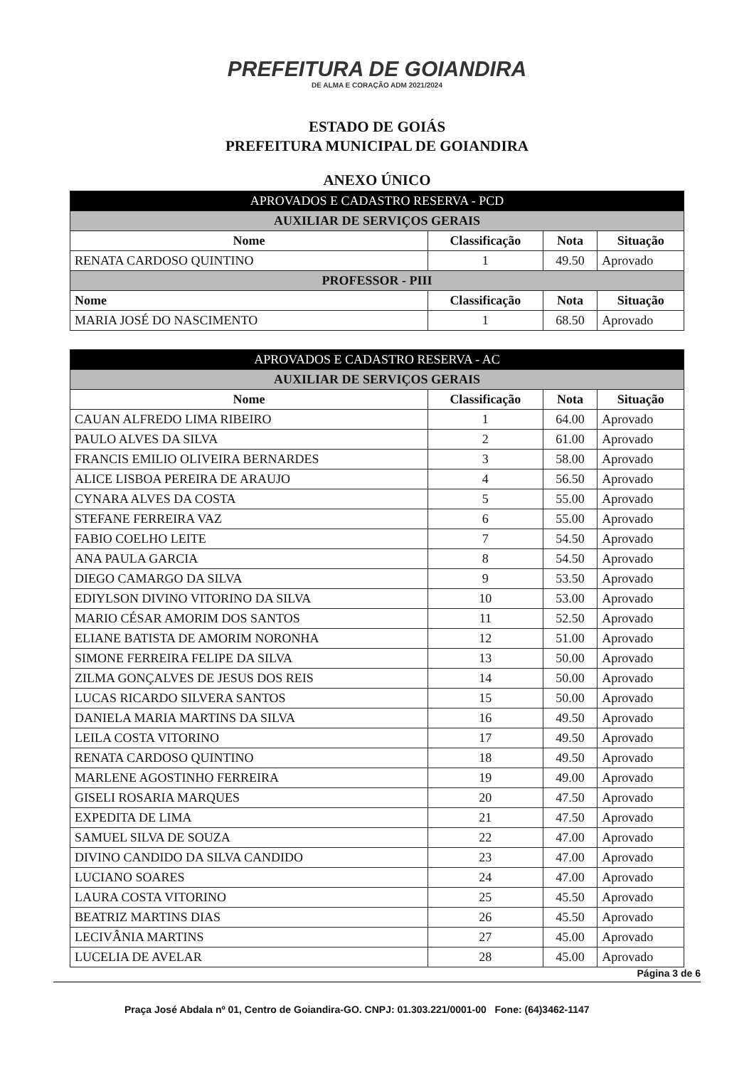PREFEITURA DE GOIANDIRA DE ALMA E CORAÇÃO ADM 2021/2024
ESTADO DE GOIÁS
PREFEITURA MUNICIPAL DE GOIANDIRA
ANEXO ÚNICO
| APROVADOS E CADASTRO RESERVA - PCD | | | |
| --- | --- | --- | --- |
| AUXILIAR DE SERVIÇOS GERAIS | | | |
| Nome | Classificação | Nota | Situação |
| RENATA CARDOSO QUINTINO | 1 | 49.50 | Aprovado |
| PROFESSOR - PIII | | | |
| Nome | Classificação | Nota | Situação |
| MARIA JOSÉ DO NASCIMENTO | 1 | 68.50 | Aprovado |
| APROVADOS E CADASTRO RESERVA - AC | | | |
| --- | --- | --- | --- |
| AUXILIAR DE SERVIÇOS GERAIS | | | |
| Nome | Classificação | Nota | Situação |
| CAUAN ALFREDO LIMA RIBEIRO | 1 | 64.00 | Aprovado |
| PAULO ALVES DA SILVA | 2 | 61.00 | Aprovado |
| FRANCIS EMILIO OLIVEIRA BERNARDES | 3 | 58.00 | Aprovado |
| ALICE LISBOA PEREIRA DE ARAUJO | 4 | 56.50 | Aprovado |
| CYNARA ALVES DA COSTA | 5 | 55.00 | Aprovado |
| STEFANE FERREIRA VAZ | 6 | 55.00 | Aprovado |
| FABIO COELHO LEITE | 7 | 54.50 | Aprovado |
| ANA PAULA GARCIA | 8 | 54.50 | Aprovado |
| DIEGO CAMARGO DA SILVA | 9 | 53.50 | Aprovado |
| EDIYLSON DIVINO VITORINO DA SILVA | 10 | 53.00 | Aprovado |
| MARIO CÉSAR AMORIM DOS SANTOS | 11 | 52.50 | Aprovado |
| ELIANE BATISTA DE AMORIM NORONHA | 12 | 51.00 | Aprovado |
| SIMONE FERREIRA FELIPE DA SILVA | 13 | 50.00 | Aprovado |
| ZILMA GONÇALVES DE JESUS DOS REIS | 14 | 50.00 | Aprovado |
| LUCAS RICARDO SILVERA SANTOS | 15 | 50.00 | Aprovado |
| DANIELA MARIA MARTINS DA SILVA | 16 | 49.50 | Aprovado |
| LEILA COSTA VITORINO | 17 | 49.50 | Aprovado |
| RENATA CARDOSO QUINTINO | 18 | 49.50 | Aprovado |
| MARLENE AGOSTINHO FERREIRA | 19 | 49.00 | Aprovado |
| GISELI ROSARIA MARQUES | 20 | 47.50 | Aprovado |
| EXPEDITA DE LIMA | 21 | 47.50 | Aprovado |
| SAMUEL SILVA DE SOUZA | 22 | 47.00 | Aprovado |
| DIVINO CANDIDO DA SILVA CANDIDO | 23 | 47.00 | Aprovado |
| LUCIANO SOARES | 24 | 47.00 | Aprovado |
| LAURA COSTA VITORINO | 25 | 45.50 | Aprovado |
| BEATRIZ MARTINS DIAS | 26 | 45.50 | Aprovado |
| LECIVÂNIA MARTINS | 27 | 45.00 | Aprovado |
| LUCELIA DE AVELAR | 28 | 45.00 | Aprovado |
Página 3 de 6
Praça José Abdala nº 01, Centro de Goiandira-GO. CNPJ: 01.303.221/0001-00 Fone: (64)3462-1147